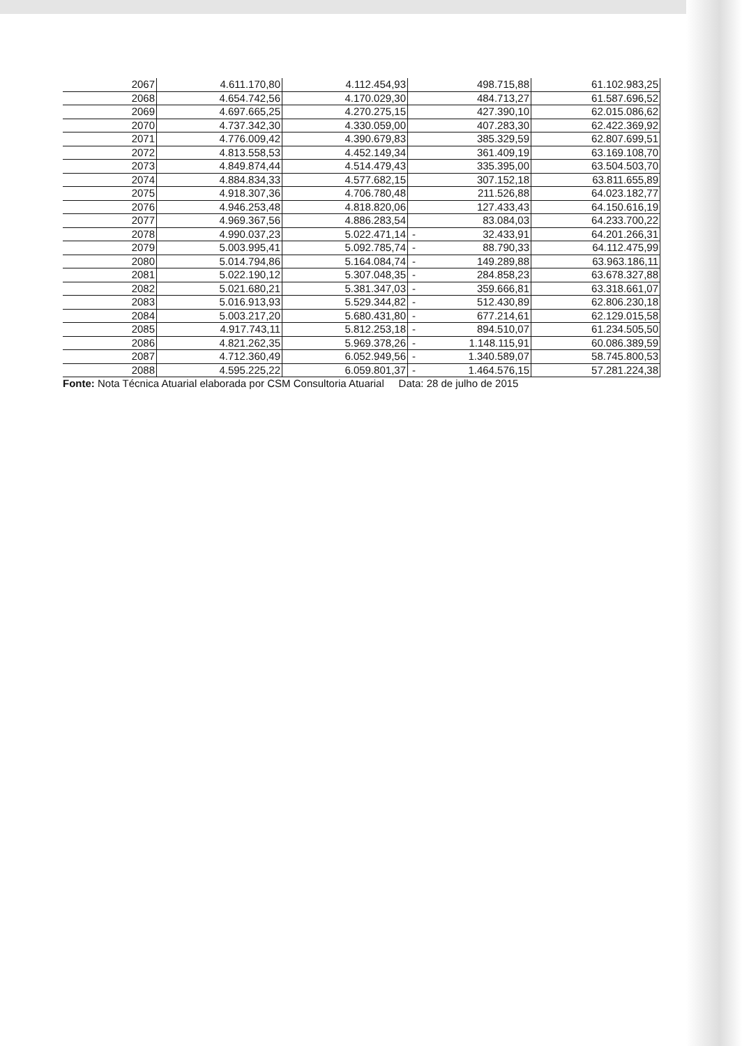| 2067 | 4.611.170,80 | 4.112.454,93 | 498.715,88 | 61.102.983,25 |
| 2068 | 4.654.742,56 | 4.170.029,30 | 484.713,27 | 61.587.696,52 |
| 2069 | 4.697.665,25 | 4.270.275,15 | 427.390,10 | 62.015.086,62 |
| 2070 | 4.737.342,30 | 4.330.059,00 | 407.283,30 | 62.422.369,92 |
| 2071 | 4.776.009,42 | 4.390.679,83 | 385.329,59 | 62.807.699,51 |
| 2072 | 4.813.558,53 | 4.452.149,34 | 361.409,19 | 63.169.108,70 |
| 2073 | 4.849.874,44 | 4.514.479,43 | 335.395,00 | 63.504.503,70 |
| 2074 | 4.884.834,33 | 4.577.682,15 | 307.152,18 | 63.811.655,89 |
| 2075 | 4.918.307,36 | 4.706.780,48 | 211.526,88 | 64.023.182,77 |
| 2076 | 4.946.253,48 | 4.818.820,06 | 127.433,43 | 64.150.616,19 |
| 2077 | 4.969.367,56 | 4.886.283,54 | 83.084,03 | 64.233.700,22 |
| 2078 | 4.990.037,23 | 5.022.471,14 | - 32.433,91 | 64.201.266,31 |
| 2079 | 5.003.995,41 | 5.092.785,74 | - 88.790,33 | 64.112.475,99 |
| 2080 | 5.014.794,86 | 5.164.084,74 | - 149.289,88 | 63.963.186,11 |
| 2081 | 5.022.190,12 | 5.307.048,35 | - 284.858,23 | 63.678.327,88 |
| 2082 | 5.021.680,21 | 5.381.347,03 | - 359.666,81 | 63.318.661,07 |
| 2083 | 5.016.913,93 | 5.529.344,82 | - 512.430,89 | 62.806.230,18 |
| 2084 | 5.003.217,20 | 5.680.431,80 | - 677.214,61 | 62.129.015,58 |
| 2085 | 4.917.743,11 | 5.812.253,18 | - 894.510,07 | 61.234.505,50 |
| 2086 | 4.821.262,35 | 5.969.378,26 | - 1.148.115,91 | 60.086.389,59 |
| 2087 | 4.712.360,49 | 6.052.949,56 | - 1.340.589,07 | 58.745.800,53 |
| 2088 | 4.595.225,22 | 6.059.801,37 | - 1.464.576,15 | 57.281.224,38 |
Fonte: Nota Técnica Atuarial elaborada por CSM Consultoria Atuarial Data: 28 de julho de 2015